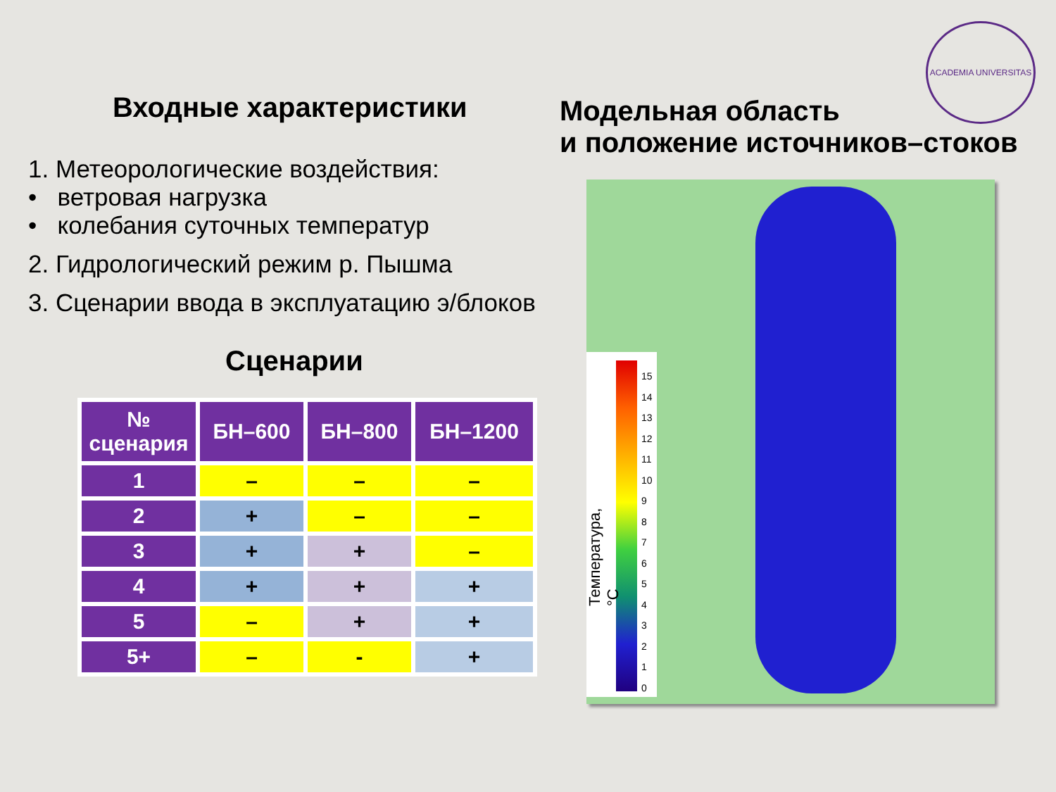Входные характеристики
1. Метеорологические воздействия:
• ветровая нагрузка
• колебания суточных температур
2. Гидрологический режим р. Пышма
3. Сценарии ввода в эксплуатацию э/блоков
Сценарии
| № сценария | БН–600 | БН–800 | БН–1200 |
| --- | --- | --- | --- |
| 1 | – | – | – |
| 2 | + | – | – |
| 3 | + | + | – |
| 4 | + | + | + |
| 5 | – | + | + |
| 5+ | – | - | + |
Модельная область
и положение источников–стоков
ACADEMIA UNIVERSITAS
15
14
13
12
11
10
9
8
7
6
5
4
3
2
1
0
Температура, °С